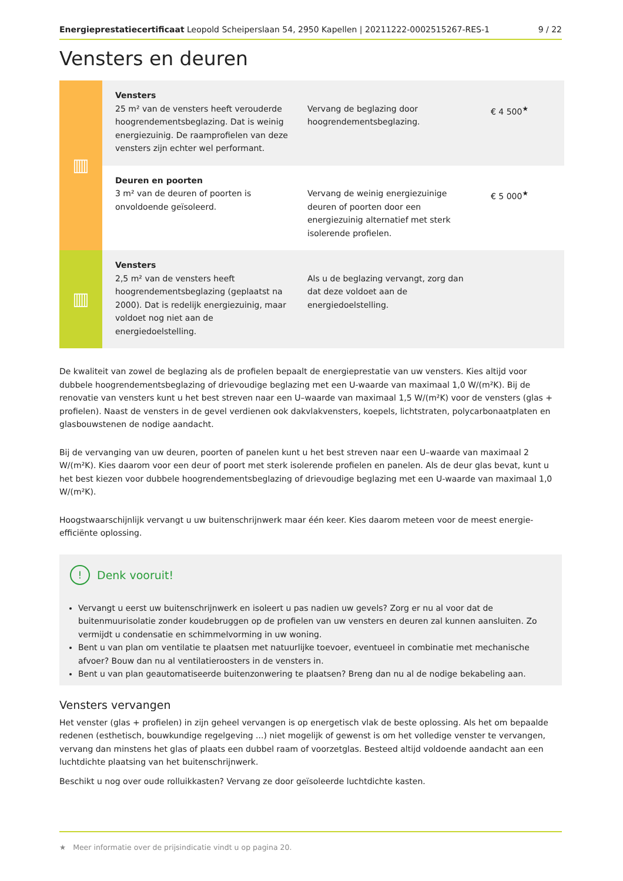Energieprestatiecertificaat Leopold Scheiperslaan 54, 2950 Kapellen | 20211222-0002515267-RES-1 9 / 22
Vensters en deuren
| ▥ | Vensters 25 m² van de vensters heeft verouderde hoogrendementsbeglazing. Dat is weinig energiezuinig. De raamprofielen van deze vensters zijn echter wel performant. | Vervang de beglazing door hoogrendementsbeglazing. | € 4 500<sup>★</sup> |
| | Deuren en poorten 3 m² van de deuren of poorten is onvoldoende geïsoleerd. | Vervang de weinig energiezuinige deuren of poorten door een energiezuinig alternatief met sterk isolerende profielen. | € 5 000<sup>★</sup> |
| ▥ | Vensters 2,5 m² van de vensters heeft hoogrendementsbeglazing (geplaatst na 2000). Dat is redelijk energiezuinig, maar voldoet nog niet aan de energiedoelstelling. | Als u de beglazing vervangt, zorg dan dat deze voldoet aan de energiedoelstelling. | |
De kwaliteit van zowel de beglazing als de profielen bepaalt de energieprestatie van uw vensters. Kies altijd voor dubbele hoogrendementsbeglazing of drievoudige beglazing met een U-waarde van maximaal 1,0 W/(m²K). Bij de renovatie van vensters kunt u het best streven naar een U–waarde van maximaal 1,5 W/(m²K) voor de vensters (glas + profielen). Naast de vensters in de gevel verdienen ook dakvlakvensters, koepels, lichtstraten, polycarbonaatplaten en glasbouwstenen de nodige aandacht.
Bij de vervanging van uw deuren, poorten of panelen kunt u het best streven naar een U–waarde van maximaal 2 W/(m²K). Kies daarom voor een deur of poort met sterk isolerende profielen en panelen. Als de deur glas bevat, kunt u het best kiezen voor dubbele hoogrendementsbeglazing of drievoudige beglazing met een U-waarde van maximaal 1,0 W/(m²K).
Hoogstwaarschijnlijk vervangt u uw buitenschrijnwerk maar één keer. Kies daarom meteen voor de meest energie-efficiënte oplossing.
! Denk vooruit!
Vervangt u eerst uw buitenschrijnwerk en isoleert u pas nadien uw gevels? Zorg er nu al voor dat de buitenmuurisolatie zonder koudebruggen op de profielen van uw vensters en deuren zal kunnen aansluiten. Zo vermijdt u condensatie en schimmelvorming in uw woning.
Bent u van plan om ventilatie te plaatsen met natuurlijke toevoer, eventueel in combinatie met mechanische afvoer? Bouw dan nu al ventilatieroosters in de vensters in.
Bent u van plan geautomatiseerde buitenzonwering te plaatsen? Breng dan nu al de nodige bekabeling aan.
Vensters vervangen
Het venster (glas + profielen) in zijn geheel vervangen is op energetisch vlak de beste oplossing. Als het om bepaalde redenen (esthetisch, bouwkundige regelgeving ...) niet mogelijk of gewenst is om het volledige venster te vervangen, vervang dan minstens het glas of plaats een dubbel raam of voorzetglas. Besteed altijd voldoende aandacht aan een luchtdichte plaatsing van het buitenschrijnwerk.
Beschikt u nog over oude rolluikkasten? Vervang ze door geïsoleerde luchtdichte kasten.
★ Meer informatie over de prijsindicatie vindt u op pagina 20.